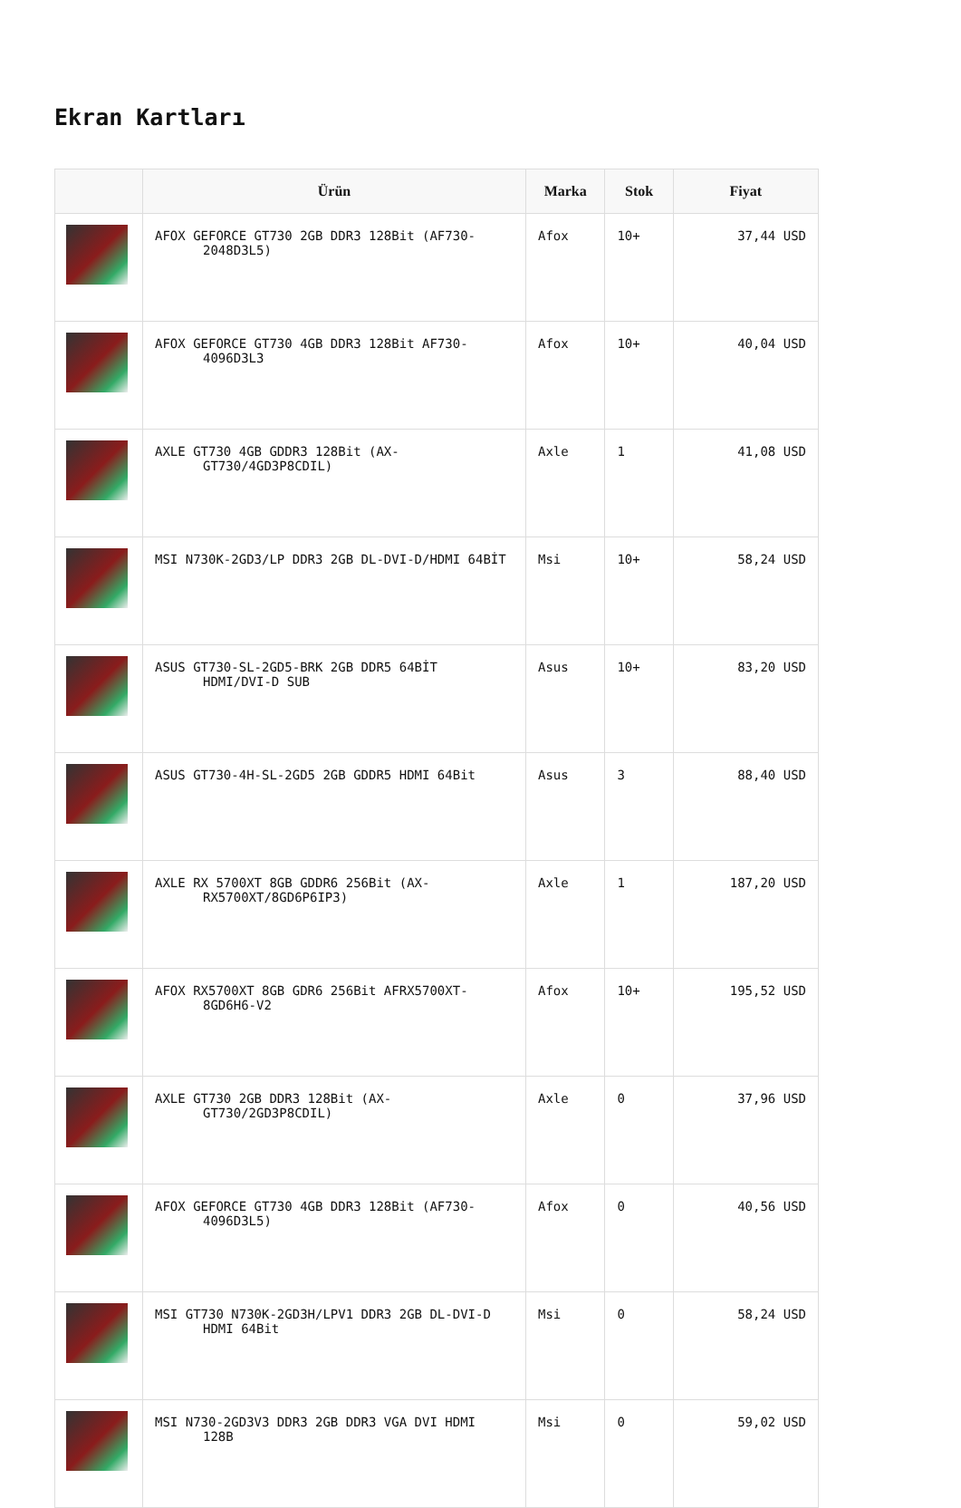Ekran Kartları
| | Ürün | Marka | Stok | Fiyat |
| --- | --- | --- | --- | --- |
| | AFOX GEFORCE GT730 2GB DDR3 128Bit (AF730-2048D3L5) | Afox | 10+ | 37,44 USD |
| | AFOX GEFORCE GT730 4GB DDR3 128Bit AF730-4096D3L3 | Afox | 10+ | 40,04 USD |
| | AXLE GT730 4GB GDDR3 128Bit (AX-GT730/4GD3P8CDIL) | Axle | 1 | 41,08 USD |
| | MSI N730K-2GD3/LP DDR3 2GB DL-DVI-D/HDMI 64BİT | Msi | 10+ | 58,24 USD |
| | ASUS GT730-SL-2GD5-BRK 2GB DDR5 64BİT HDMI/DVI-D SUB | Asus | 10+ | 83,20 USD |
| | ASUS GT730-4H-SL-2GD5 2GB GDDR5 HDMI 64Bit | Asus | 3 | 88,40 USD |
| | AXLE RX 5700XT 8GB GDDR6 256Bit (AX-RX5700XT/8GD6P6IP3) | Axle | 1 | 187,20 USD |
| | AFOX RX5700XT 8GB GDR6 256Bit AFRX5700XT-8GD6H6-V2 | Afox | 10+ | 195,52 USD |
| | AXLE GT730 2GB DDR3 128Bit (AX-GT730/2GD3P8CDIL) | Axle | 0 | 37,96 USD |
| | AFOX GEFORCE GT730 4GB DDR3 128Bit (AF730-4096D3L5) | Afox | 0 | 40,56 USD |
| | MSI GT730 N730K-2GD3H/LPV1 DDR3 2GB DL-DVI-D HDMI 64Bit | Msi | 0 | 58,24 USD |
| | MSI N730-2GD3V3 DDR3 2GB DDR3 VGA DVI HDMI 128B | Msi | 0 | 59,02 USD |